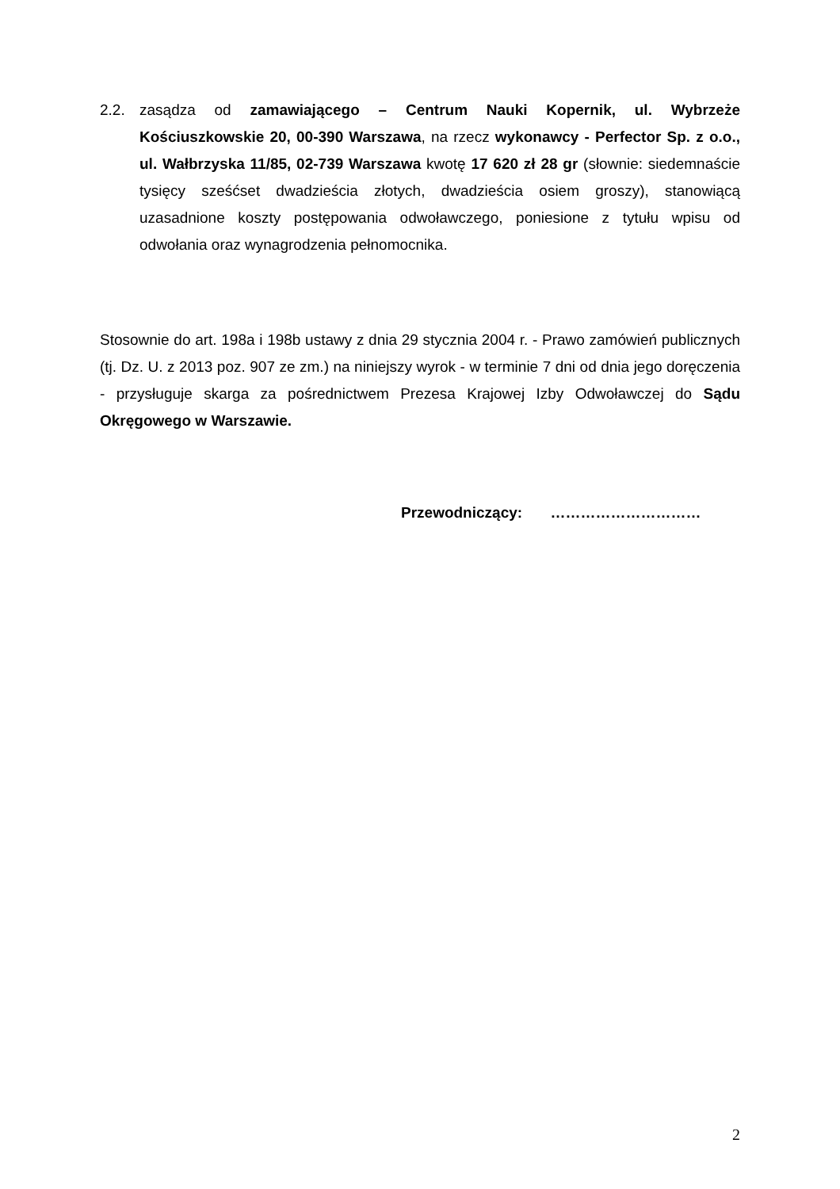2.2. zasądza od zamawiającego – Centrum Nauki Kopernik, ul. Wybrzeże Kościuszkowskie 20, 00-390 Warszawa, na rzecz wykonawcy - Perfector Sp. z o.o., ul. Wałbrzyska 11/85, 02-739 Warszawa kwotę 17 620 zł 28 gr (słownie: siedemnaście tysięcy sześćset dwadzieścia złotych, dwadzieścia osiem groszy), stanowiącą uzasadnione koszty postępowania odwoławczego, poniesione z tytułu wpisu od odwołania oraz wynagrodzenia pełnomocnika.
Stosownie do art. 198a i 198b ustawy z dnia 29 stycznia 2004 r. - Prawo zamówień publicznych (tj. Dz. U. z 2013 poz. 907 ze zm.) na niniejszy wyrok - w terminie 7 dni od dnia jego doręczenia - przysługuje skarga za pośrednictwem Prezesa Krajowej Izby Odwoławczej do Sądu Okręgowego w Warszawie.
Przewodniczący: …………………………
2